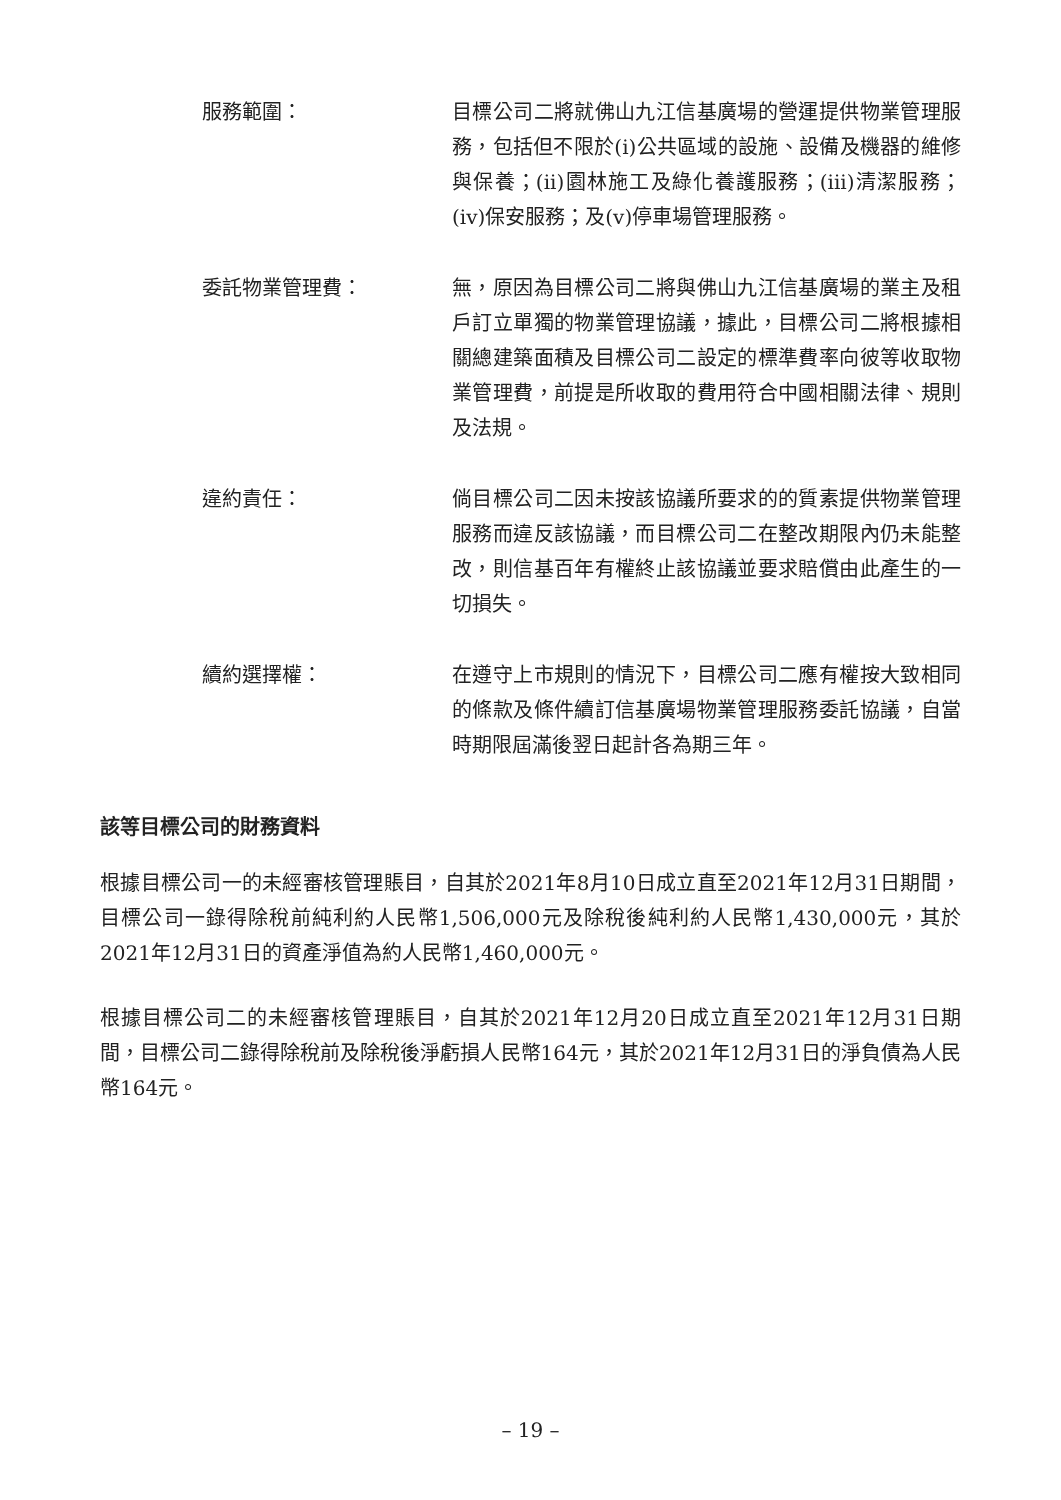服務範圍： 目標公司二將就佛山九江信基廣場的營運提供物業管理服務，包括但不限於(i)公共區域的設施、設備及機器的維修與保養；(ii)園林施工及綠化養護服務；(iii)清潔服務；(iv)保安服務；及(v)停車場管理服務。
委託物業管理費： 無，原因為目標公司二將與佛山九江信基廣場的業主及租戶訂立單獨的物業管理協議，據此，目標公司二將根據相關總建築面積及目標公司二設定的標準費率向彼等收取物業管理費，前提是所收取的費用符合中國相關法律、規則及法規。
違約責任： 倘目標公司二因未按該協議所要求的的質素提供物業管理服務而違反該協議，而目標公司二在整改期限內仍未能整改，則信基百年有權終止該協議並要求賠償由此產生的一切損失。
續約選擇權： 在遵守上市規則的情況下，目標公司二應有權按大致相同的條款及條件續訂信基廣場物業管理服務委託協議，自當時期限屆滿後翌日起計各為期三年。
該等目標公司的財務資料
根據目標公司一的未經審核管理賬目，自其於2021年8月10日成立直至2021年12月31日期間，目標公司一錄得除稅前純利約人民幣1,506,000元及除稅後純利約人民幣1,430,000元，其於2021年12月31日的資產淨值為約人民幣1,460,000元。
根據目標公司二的未經審核管理賬目，自其於2021年12月20日成立直至2021年12月31日期間，目標公司二錄得除稅前及除稅後淨虧損人民幣164元，其於2021年12月31日的淨負債為人民幣164元。
– 19 –